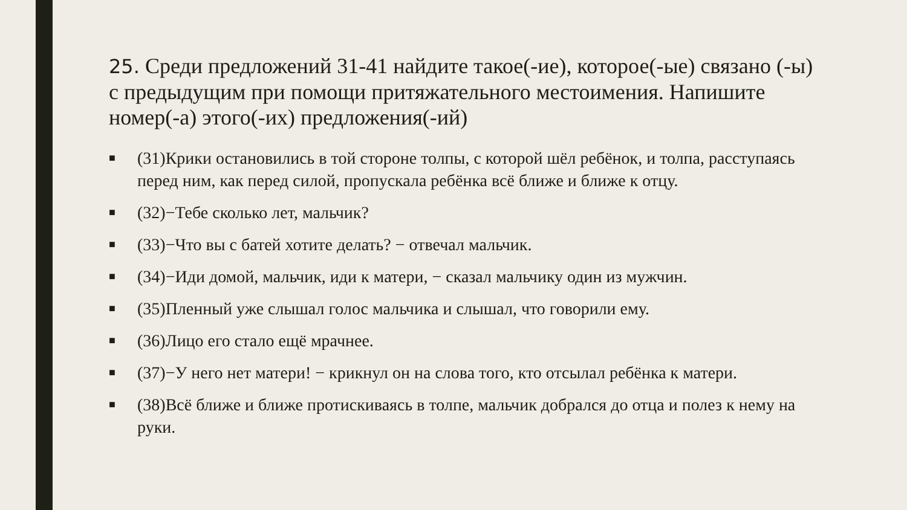25. Среди предложений 31-41 найдите такое(-ие), которое(-ые) связано (-ы) с предыдущим при помощи притяжательного местоимения. Напишите номер(-а) этого(-их) предложения(-ий)
■ (31)Крики остановились в той стороне толпы, с которой шёл ребёнок, и толпа, расступаясь перед ним, как перед силой, пропускала ребёнка всё ближе и ближе к отцу.
■ (32)−Тебе сколько лет, мальчик?
■ (33)−Что вы с батей хотите делать? − отвечал мальчик.
■ (34)−Иди домой, мальчик, иди к матери, − сказал мальчику один из мужчин.
■ (35)Пленный уже слышал голос мальчика и слышал, что говорили ему.
■ (36)Лицо его стало ещё мрачнее.
■ (37)−У него нет матери! − крикнул он на слова того, кто отсылал ребёнка к матери.
■ (38)Всё ближе и ближе протискиваясь в толпе, мальчик добрался до отца и полез к нему на руки.